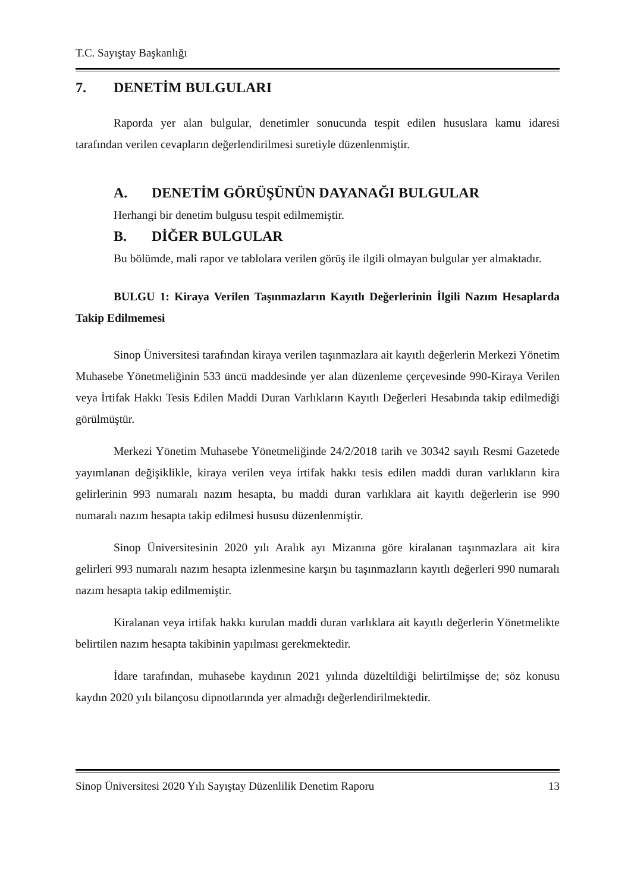T.C. Sayıştay Başkanlığı
7. DENETİM BULGULARI
Raporda yer alan bulgular, denetimler sonucunda tespit edilen hususlara kamu idaresi tarafından verilen cevapların değerlendirilmesi suretiyle düzenlenmiştir.
A. DENETİM GÖRÜŞÜNÜN DAYANAĞI BULGULAR
Herhangi bir denetim bulgusu tespit edilmemiştir.
B. DİĞER BULGULAR
Bu bölümde, mali rapor ve tablolara verilen görüş ile ilgili olmayan bulgular yer almaktadır.
BULGU 1: Kiraya Verilen Taşınmazların Kayıtlı Değerlerinin İlgili Nazım Hesaplarda Takip Edilmemesi
Sinop Üniversitesi tarafından kiraya verilen taşınmazlara ait kayıtlı değerlerin Merkezi Yönetim Muhasebe Yönetmeliğinin 533 üncü maddesinde yer alan düzenleme çerçevesinde 990-Kiraya Verilen veya İrtifak Hakkı Tesis Edilen Maddi Duran Varlıkların Kayıtlı Değerleri Hesabında takip edilmediği görülmüştür.
Merkezi Yönetim Muhasebe Yönetmeliğinde 24/2/2018 tarih ve 30342 sayılı Resmi Gazetede yayımlanan değişiklikle, kiraya verilen veya irtifak hakkı tesis edilen maddi duran varlıkların kira gelirlerinin 993 numaralı nazım hesapta, bu maddi duran varlıklara ait kayıtlı değerlerin ise 990 numaralı nazım hesapta takip edilmesi hususu düzenlenmiştir.
Sinop Üniversitesinin 2020 yılı Aralık ayı Mizanına göre kiralanan taşınmazlara ait kira gelirleri 993 numaralı nazım hesapta izlenmesine karşın bu taşınmazların kayıtlı değerleri 990 numaralı nazım hesapta takip edilmemiştir.
Kiralanan veya irtifak hakkı kurulan maddi duran varlıklara ait kayıtlı değerlerin Yönetmelikte belirtilen nazım hesapta takibinin yapılması gerekmektedir.
İdare tarafından, muhasebe kaydının 2021 yılında düzeltildiği belirtilmişse de; söz konusu kaydın 2020 yılı bilançosu dipnotlarında yer almadığı değerlendirilmektedir.
Sinop Üniversitesi 2020 Yılı Sayıştay Düzenlilik Denetim Raporu 13